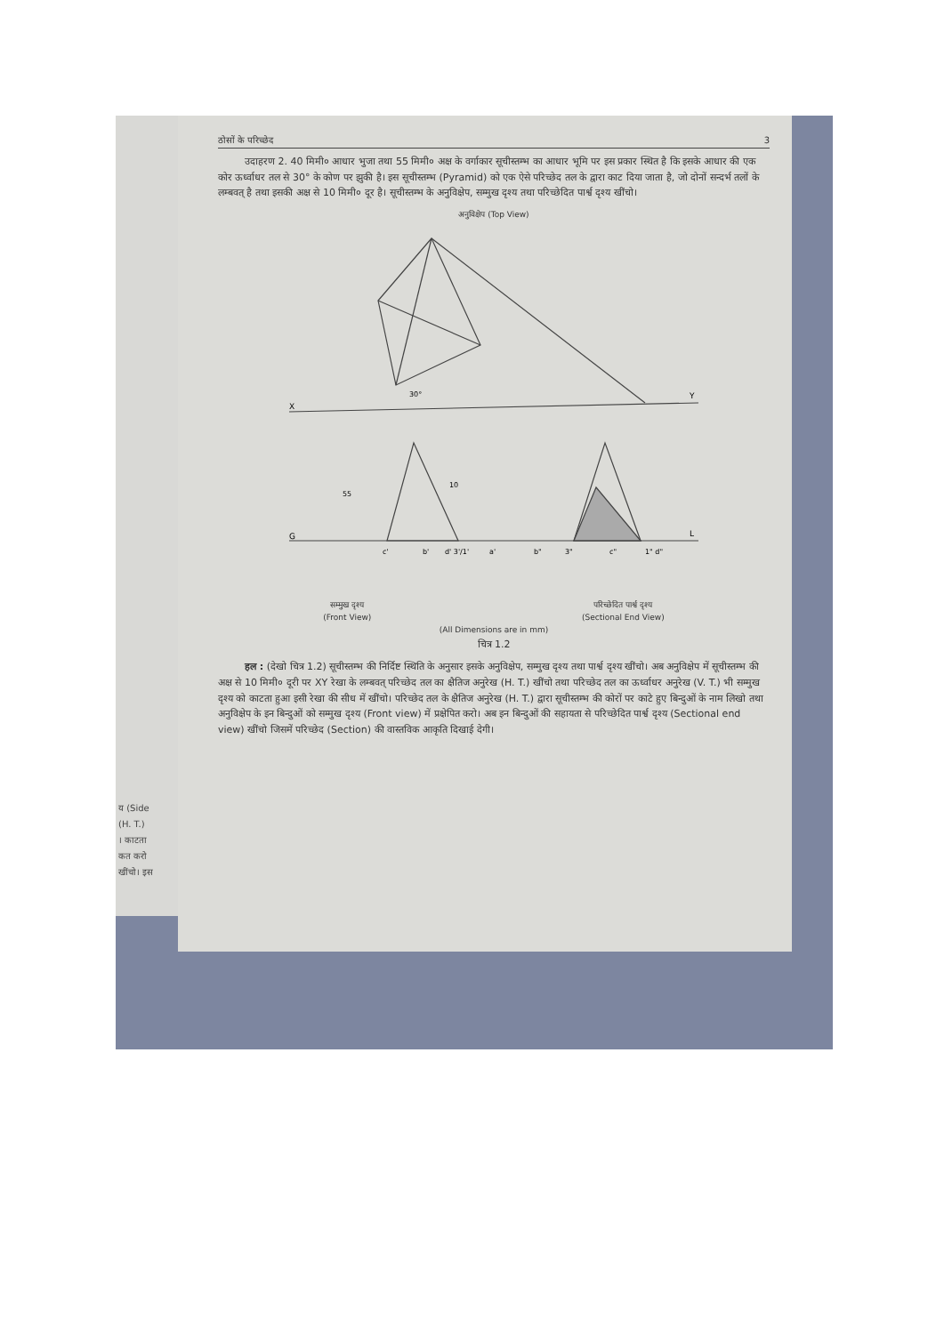य (Side
(H. T.)
। काटता
कत करो
खींचो। इस
ठोसों के परिच्छेद 3
उदाहरण 2. 40 मिमी० आधार भुजा तथा 55 मिमी० अक्ष के वर्गाकार सूचीस्तम्भ का आधार भूमि पर इस प्रकार स्थित है कि इसके आधार की एक कोर ऊर्ध्वाधर तल से 30° के कोण पर झुकी है। इस सूचीस्तम्भ (Pyramid) को एक ऐसे परिच्छेद तल के द्वारा काट दिया जाता है, जो दोनों सन्दर्भ तलों के लम्बवत् है तथा इसकी अक्ष से 10 मिमी० दूर है। सूचीस्तम्भ के अनुविक्षेप, सम्मुख दृश्य तथा परिच्छेदित पार्श्व दृश्य खींचो।
अनुविक्षेप (Top View)
X
Y
G
L
c'
b'
d' 3'/1'
a'
b"
3"
c"
1" d"
55
30°
10
सम्मुख दृश्य
(Front View) परिच्छेदित पार्श्व दृश्य
(Sectional End View)
(All Dimensions are in mm)
चित्र 1.2
हल : (देखो चित्र 1.2) सूचीस्तम्भ की निर्दिष्ट स्थिति के अनुसार इसके अनुविक्षेप, सम्मुख दृश्य तथा पार्श्व दृश्य खींचो। अब अनुविक्षेप में सूचीस्तम्भ की अक्ष से 10 मिमी० दूरी पर XY रेखा के लम्बवत् परिच्छेद तल का क्षैतिज अनुरेख (H. T.) खींचो तथा परिच्छेद तल का ऊर्ध्वाधर अनुरेख (V. T.) भी सम्मुख दृश्य को काटता हुआ इसी रेखा की सीध में खींचो। परिच्छेद तल के क्षैतिज अनुरेख (H. T.) द्वारा सूचीस्तम्भ की कोरों पर काटे हुए बिन्दुओं के नाम लिखो तथा अनुविक्षेप के इन बिन्दुओं को सम्मुख दृश्य (Front view) में प्रक्षेपित करो। अब इन बिन्दुओं की सहायता से परिच्छेदित पार्श्व दृश्य (Sectional end view) खींचो जिसमें परिच्छेद (Section) की वास्तविक आकृति दिखाई देगी।